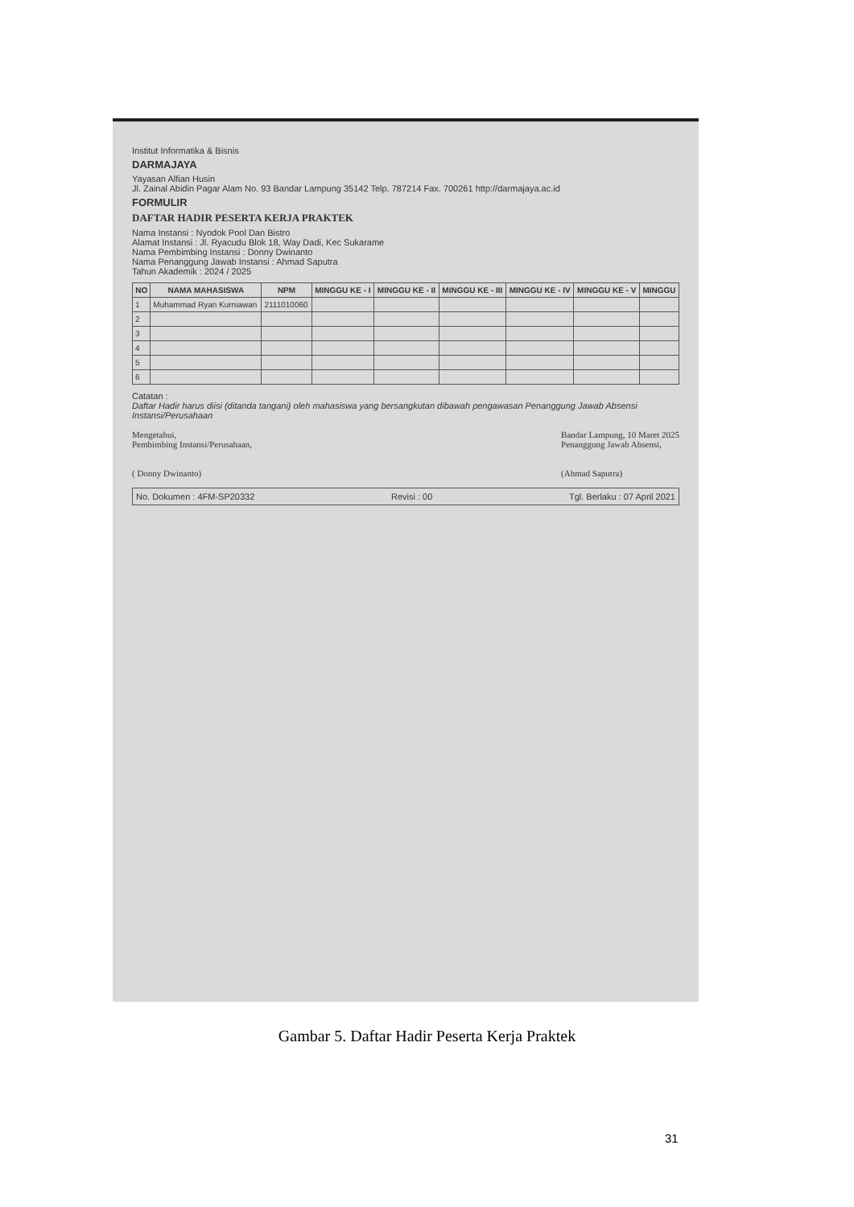Institut Informatika & Bisnis
DARMAJAYA
Yayasan Alfian Husin
Jl. Zainal Abidin Pagar Alam No. 93 Bandar Lampung 35142 Telp. 787214 Fax. 700261 http://darmajaya.ac.id
FORMULIR
DAFTAR HADIR PESERTA KERJA PRAKTEK
Nama Instansi : Nyodok Pool Dan Bistro
Alamat Instansi : Jl. Ryacudu Blok 18, Way Dadi, Kec Sukarame
Nama Pembimbing Instansi : Donny Dwinanto
Nama Penanggung Jawab Instansi : Ahmad Saputra
Tahun Akademik : 2024 / 2025
| NO | NAMA MAHASISWA | NPM | MINGGU KE - I | MINGGU KE - II | MINGGU KE - III | MINGGU KE - IV | MINGGU KE - V | MINGGU |
| --- | --- | --- | --- | --- | --- | --- | --- | --- |
| 1 | Muhammad Ryan Kurniawan | 2111010060 | | | | | | |
| 2 | | | | | | | | |
| 3 | | | | | | | | |
| 4 | | | | | | | | |
| 5 | | | | | | | | |
| 6 | | | | | | | | |
Catatan :
Daftar Hadir harus diisi (ditanda tangani) oleh mahasiswa yang bersangkutan dibawah pengawasan Penanggung Jawab Absensi Instansi/Perusahaan
Mengetahui,
Pembimbing Instansi/Perusahaan,
( Donny Dwinanto)
Bandar Lampung, 10 Maret 2025
Penanggung Jawab Absensi,
(Ahmad Saputra)
No. Dokumen : 4FM-SP20332 Revisi : 00 Tgl. Berlaku : 07 April 2021
Gambar 5. Daftar Hadir Peserta Kerja Praktek
31